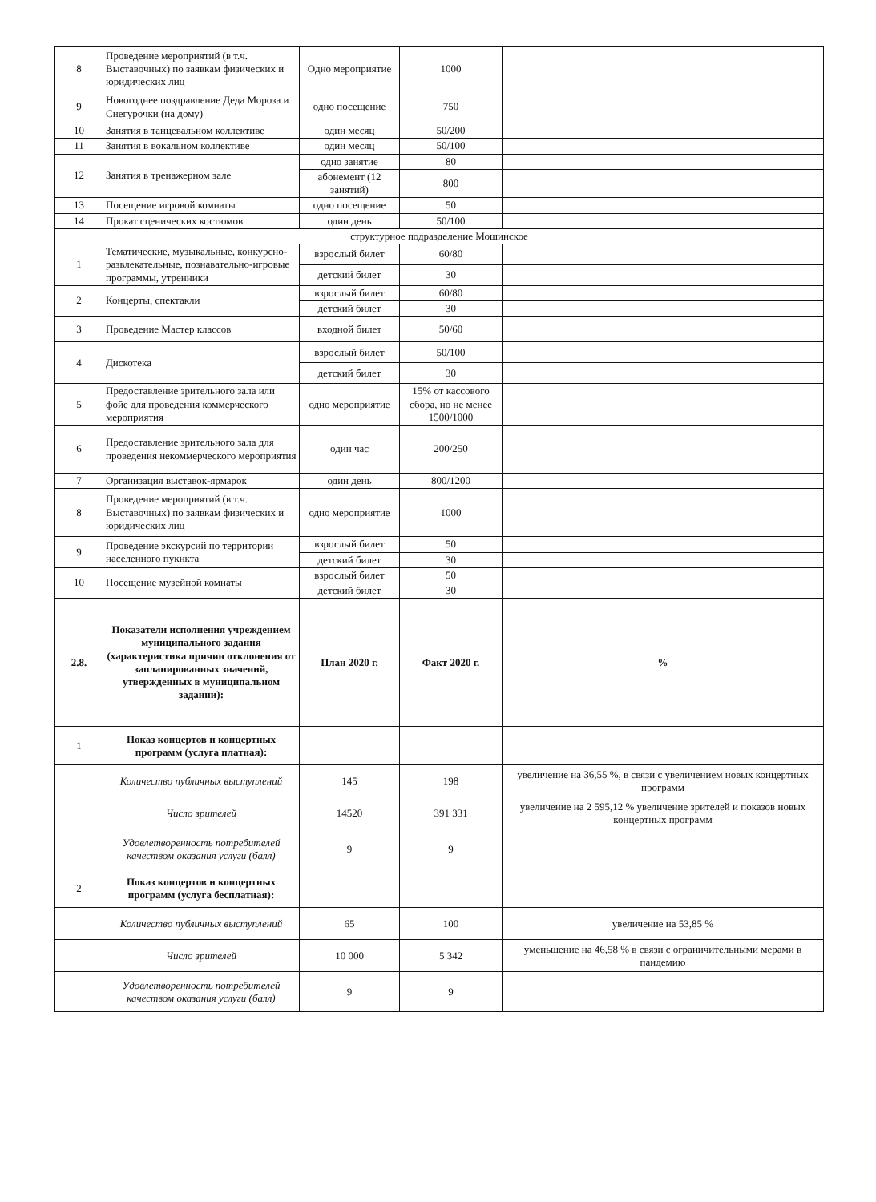| 8 | Проведение мероприятий (в т.ч. Выставочных) по заявкам физических и юридических лиц | Одно мероприятие | 1000 | |
| 9 | Новогоднее поздравление Деда Мороза и Снегурочки (на дому) | одно посещение | 750 | |
| 10 | Занятия в танцевальном коллективе | один месяц | 50/200 | |
| 11 | Занятия в вокальном коллективе | один месяц | 50/100 | |
| 12 | Занятия в тренажерном зале | одно занятие | 80 | |
| | | абонемент (12 занятий) | 800 | |
| 13 | Посещение игровой комнаты | одно посещение | 50 | |
| 14 | Прокат сценических костюмов | один день | 50/100 | |
| структурное подразделение Мошинское | | | | |
| 1 | Тематические, музыкальные, конкурсно-развлекательные, познавательно-игровые программы, утренники | взрослый билет | 60/80 | |
| | | детский билет | 30 | |
| 2 | Концерты, спектакли | взрослый билет | 60/80 | |
| | | детский билет | 30 | |
| 3 | Проведение Мастер классов | входной билет | 50/60 | |
| 4 | Дискотека | взрослый билет | 50/100 | |
| | | детский билет | 30 | |
| 5 | Предоставление зрительного зала или фойе для проведения коммерческого мероприятия | одно мероприятие | 15% от кассового сбора, но не менее 1500/1000 | |
| 6 | Предоставление зрительного зала для проведения некоммерческого мероприятия | один час | 200/250 | |
| 7 | Организация выставок-ярмарок | один день | 800/1200 | |
| 8 | Проведение мероприятий (в т.ч. Выставочных) по заявкам физических и юридических лиц | одно мероприятие | 1000 | |
| 9 | Проведение экскурсий по территории населенного пукнкта | взрослый билет | 50 | |
| | | детский билет | 30 | |
| 10 | Посещение музейной комнаты | взрослый билет | 50 | |
| | | детский билет | 30 | |
| 2.8. | Показатели исполнения учреждением муниципального задания (характеристика причин отклонения от запланированных значений, утвержденных в муниципальном задании): | План 2020 г. | Факт 2020 г. | % |
| 1 | Показ концертов и концертных программ (услуга платная): | | | |
| | Количество публичных выступлений | 145 | 198 | увеличение на 36,55 %, в связи с увеличением новых концертных программ |
| | Число зрителей | 14520 | 391 331 | увеличение на 2 595,12 % увеличение зрителей и показов новых концертных программ |
| | Удовлетворенность потребителей качеством оказания услуги (балл) | 9 | 9 | |
| 2 | Показ концертов и концертных программ (услуга бесплатная): | | | |
| | Количество публичных выступлений | 65 | 100 | увеличение на 53,85 % |
| | Число зрителей | 10 000 | 5 342 | уменьшение на 46,58 % в связи с ограничительными мерами в пандемию |
| | Удовлетворенность потребителей качеством оказания услуги (балл) | 9 | 9 | |